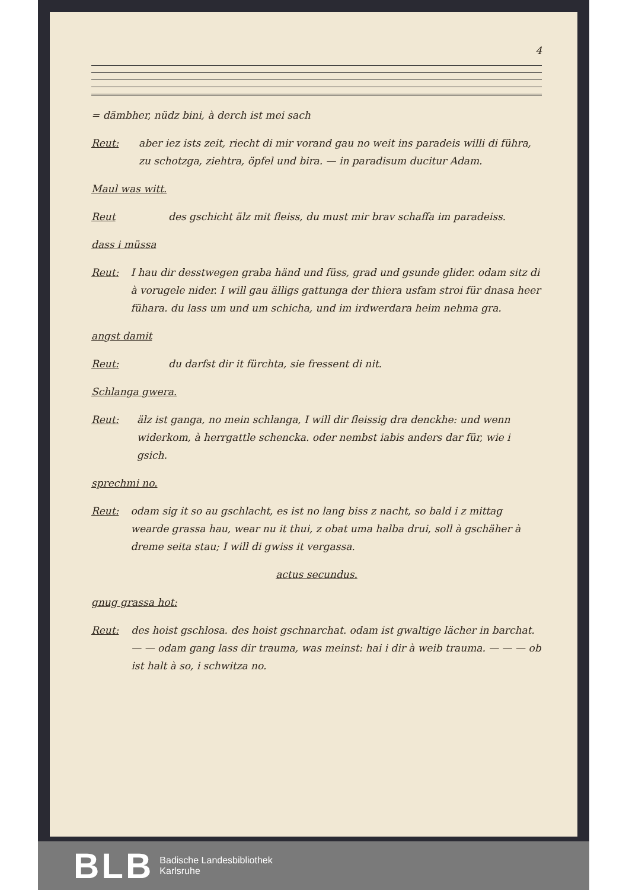4
= dämbher, nüdz bini, à derch ist mei sach
Reut: aber iez ists zeit, riecht di mir vorand gau no weit ins paradeis willi di führa, zu schotzga, ziehtra, öpfel und bira. — in paradisum ducitur Adam.
Maul was witt.
Reut des gschicht älz mit fleiss, du must mir brav schaffa im paradeiss.
dass i müssa
Reut: I hau dir desstwegen graba händ und füss, grad und gsunde glider. odam sitz di à vorugele nider. I will gau älligs gattunga der thiera usfam stroi für dnasa heer fühara. du lass um und um schicha, und im irdwerdara heim nehma gra.
angst damit
Reut: du darfst dir it fürchta, sie fressent di nit.
Schlanga gwera.
Reut: älz ist ganga, no mein schlanga, I will dir fleissig dra denckhe: und wenn widerkom, à herrgattle schencka. oder nembst iabis anders dar für, wie i gsich.
sprechmi no.
Reut: odam sig it so au gschlacht, es ist no lang biss z nacht, so bald i z mittag wearde grassa hau, wear nu it thui, z obat uma halba drui, soll à gschäher à dreme seita stau; I will di gwiss it vergassa.
actus secundus.
gnug grassa hot:
Reut: des hoist gschlosa. des hoist gschnarchat. odam ist gwaltige lächer in barchat. — — odam gang lass dir trauma, was meinst: hai i dir à weib trauma. — — — ob ist halt à so, i schwitza no.
BLB Badische Landesbibliothek
Karlsruhe